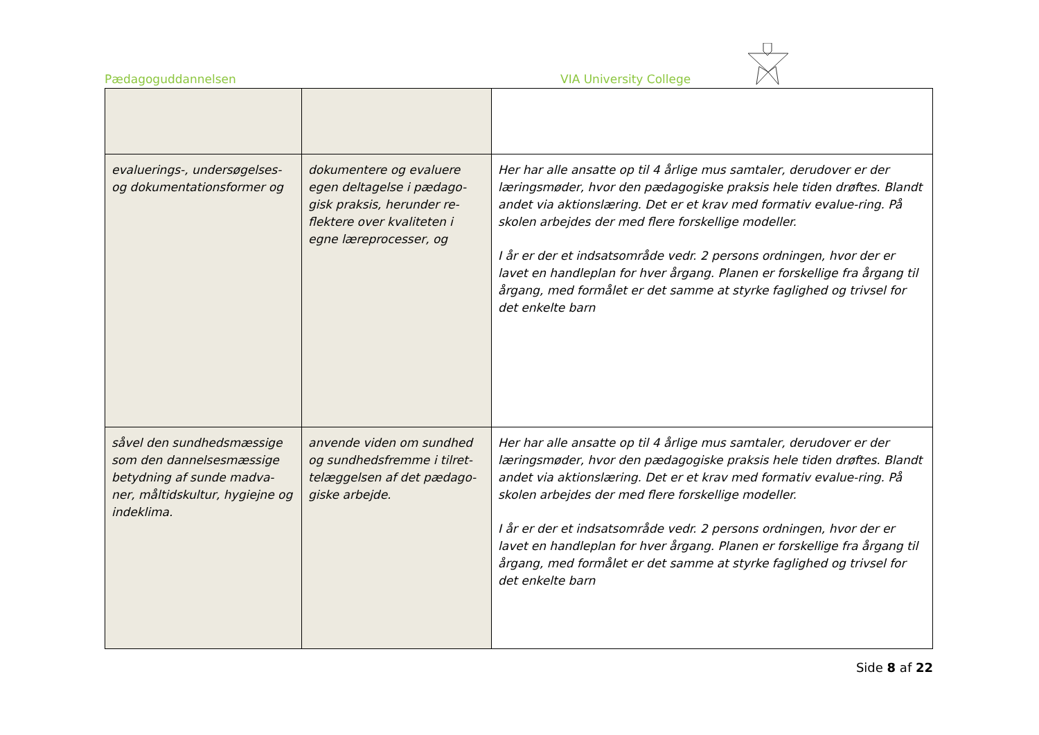Pædagoguddannelsen VIA University College
| evaluerings-, undersøgelses- og dokumentationsformer og | dokumentere og evaluere egen deltagelse i pædago-gisk praksis, herunder re-flektere over kvaliteten i egne læreprocesser, og | Her har alle ansatte op til 4 årlige mus samtaler, derudover er der læringsmøder, hvor den pædagogiske praksis hele tiden drøftes. Blandt andet via aktionslæring. Det er et krav med formativ evalue-ring. På skolen arbejdes der med flere forskellige modeller. I år er der et indsatsområde vedr. 2 persons ordningen, hvor der er lavet en handleplan for hver årgang. Planen er forskellige fra årgang til årgang, med formålet er det samme at styrke faglighed og trivsel for det enkelte barn |
| såvel den sundhedsmæssige som den dannelsesmæssige betydning af sunde madva-ner, måltidskultur, hygiejne og indeklima. | anvende viden om sundhed og sundhedsfremme i tilret-telæggelsen af det pædago-giske arbejde. | Her har alle ansatte op til 4 årlige mus samtaler, derudover er der læringsmøder, hvor den pædagogiske praksis hele tiden drøftes. Blandt andet via aktionslæring. Det er et krav med formativ evalue-ring. På skolen arbejdes der med flere forskellige modeller. I år er der et indsatsområde vedr. 2 persons ordningen, hvor der er lavet en handleplan for hver årgang. Planen er forskellige fra årgang til årgang, med formålet er det samme at styrke faglighed og trivsel for det enkelte barn |
Side 8 af 22